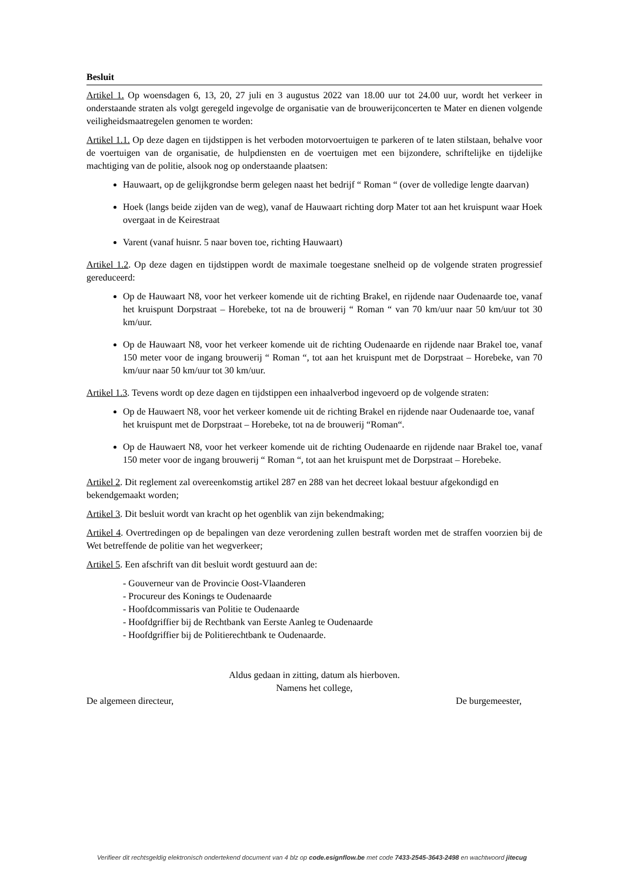Besluit
Artikel 1. Op woensdagen 6, 13, 20, 27 juli en 3 augustus 2022 van 18.00 uur tot 24.00 uur, wordt het verkeer in onderstaande straten als volgt geregeld ingevolge de organisatie van de brouwerijconcerten te Mater en dienen volgende veiligheidsmaatregelen genomen te worden:
Artikel 1.1. Op deze dagen en tijdstippen is het verboden motorvoertuigen te parkeren of te laten stilstaan, behalve voor de voertuigen van de organisatie, de hulpdiensten en de voertuigen met een bijzondere, schriftelijke en tijdelijke machtiging van de politie, alsook nog op onderstaande plaatsen:
Hauwaart, op de gelijkgrondse berm gelegen naast het bedrijf “ Roman “ (over de volledige lengte daarvan)
Hoek (langs beide zijden van de weg), vanaf de Hauwaart richting dorp Mater tot aan het kruispunt waar Hoek overgaat in de Keirestraat
Varent (vanaf huisnr. 5 naar boven toe, richting Hauwaart)
Artikel 1.2. Op deze dagen en tijdstippen wordt de maximale toegestane snelheid op de volgende straten progressief gereduceerd:
Op de Hauwaart N8, voor het verkeer komende uit de richting Brakel, en rijdende naar Oudenaarde toe, vanaf het kruispunt Dorpstraat – Horebeke, tot na de brouwerij “ Roman “ van 70 km/uur naar 50 km/uur tot 30 km/uur.
Op de Hauwaart N8, voor het verkeer komende uit de richting Oudenaarde en rijdende naar Brakel toe, vanaf 150 meter voor de ingang brouwerij “ Roman “, tot aan het kruispunt met de Dorpstraat – Horebeke, van 70 km/uur naar 50 km/uur tot 30 km/uur.
Artikel 1.3. Tevens wordt op deze dagen en tijdstippen een inhaalverbod ingevoerd op de volgende straten:
Op de Hauwaert N8, voor het verkeer komende uit de richting Brakel en rijdende naar Oudenaarde toe, vanaf het kruispunt met de Dorpstraat – Horebeke, tot na de brouwerij “Roman“.
Op de Hauwaert N8, voor het verkeer komende uit de richting Oudenaarde en rijdende naar Brakel toe, vanaf 150 meter voor de ingang brouwerij “ Roman “, tot aan het kruispunt met de Dorpstraat – Horebeke.
Artikel 2. Dit reglement zal overeenkomstig artikel 287 en 288 van het decreet lokaal bestuur afgekondigd en bekendgemaakt worden;
Artikel 3. Dit besluit wordt van kracht op het ogenblik van zijn bekendmaking;
Artikel 4. Overtredingen op de bepalingen van deze verordening zullen bestraft worden met de straffen voorzien bij de Wet betreffende de politie van het wegverkeer;
Artikel 5. Een afschrift van dit besluit wordt gestuurd aan de:
- Gouverneur van de Provincie Oost-Vlaanderen
- Procureur des Konings te Oudenaarde
- Hoofdcommissaris van Politie te Oudenaarde
- Hoofdgriffier bij de Rechtbank van Eerste Aanleg te Oudenaarde
- Hoofdgriffier bij de Politierechtbank te Oudenaarde.
Aldus gedaan in zitting, datum als hierboven.
Namens het college,
De algemeen directeur, De burgemeester,
Verifieer dit rechtsgeldig elektronisch ondertekend document van 4 blz op code.esignflow.be met code 7433-2545-3643-2498 en wachtwoord jitecug